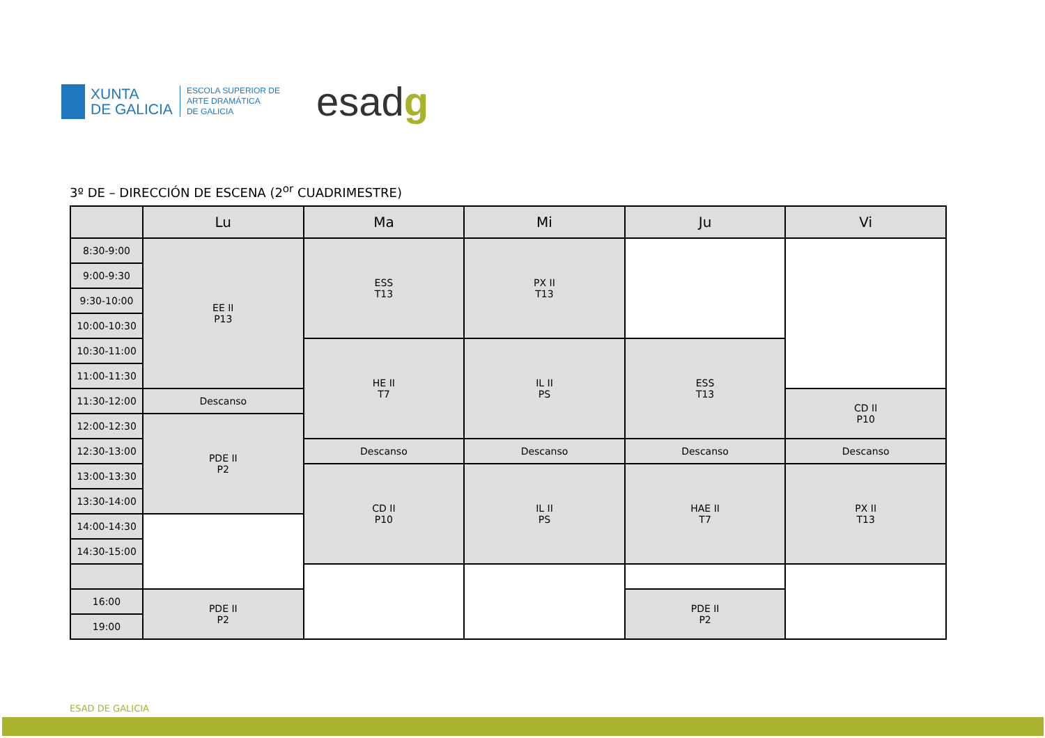XUNTA
DE GALICIA
ESCOLA SUPERIOR DE
ARTE DRAMÁTICA
DE GALICIA
esadg
3º DE – DIRECCIÓN DE ESCENA (2<sup>or</sup> CUADRIMESTRE)
| | Lu | Ma | Mi | Ju | Vi |
| --- | --- | --- | --- | --- | --- |
| 8:30-9:00 | EE II P13 | ESS T13 | PX II T13 | | |
| 9:00-9:30 | | | | | |
| 9:30-10:00 | | | | | |
| 10:00-10:30 | | | | | |
| 10:30-11:00 | | HE II T7 | IL II PS | ESS T13 | |
| 11:00-11:30 | | | | | |
| 11:30-12:00 | Descanso | | | | CD II P10 |
| 12:00-12:30 | PDE II P2 | | | | |
| 12:30-13:00 | | Descanso | Descanso | Descanso | Descanso |
| 13:00-13:30 | | CD II P10 | IL II PS | HAE II T7 | PX II T13 |
| 13:30-14:00 | | | | | |
| 14:00-14:30 | | | | | |
| 14:30-15:00 | | | | | |
| 16:00 | PDE II P2 | | | PDE II P2 | |
| 19:00 | | | | | |
ESAD DE GALICIA